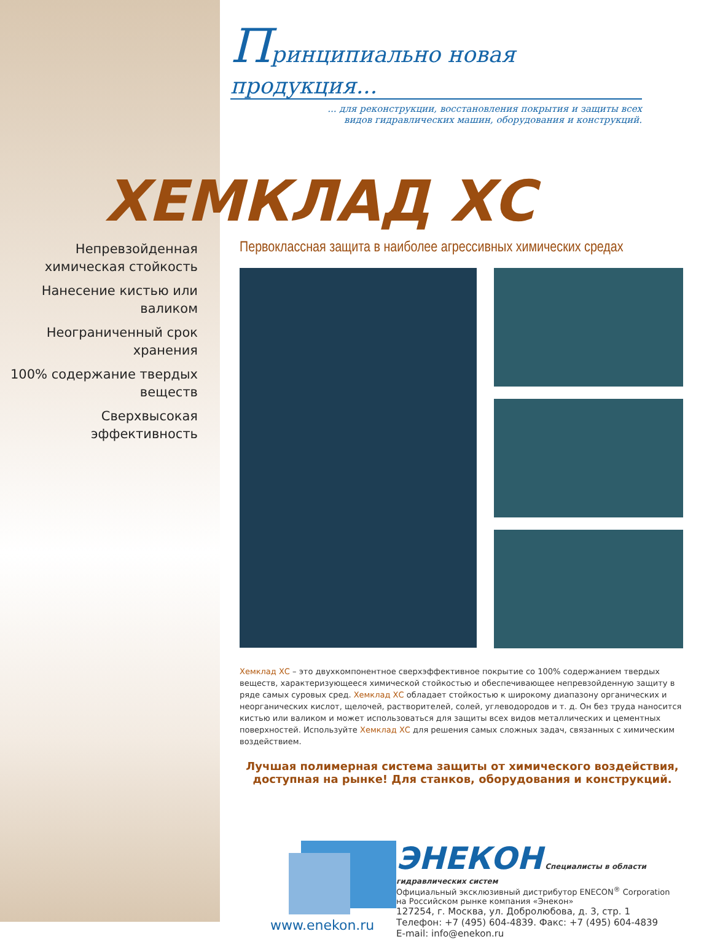Принципиально новая продукция...
... для реконструкции, восстановления покрытия и защиты всех
видов гидравлических машин, оборудования и конструкций.
ХЕМКЛАД ХС
Непревзойденная химическая стойкость
Нанесение кистью или валиком
Неограниченный срок хранения
100% содержание твердых веществ
Сверхвысокая эффективность
Первоклассная защита в наиболее агрессивных химических средах
Хемклад ХС – это двухкомпонентное сверхэффективное покрытие со 100% содержанием твердых веществ, характеризующееся химической стойкостью и обеспечивающее непревзойденную защиту в ряде самых суровых сред. Хемклад ХС обладает стойкостью к широкому диапазону органических и неорганических кислот, щелочей, растворителей, солей, углеводородов и т. д. Он без труда наносится кистью или валиком и может использоваться для защиты всех видов металлических и цементных поверхностей. Используйте Хемклад ХС для решения самых сложных задач, связанных с химическим воздействием.
Лучшая полимерная система защиты от химического воздействия, доступная на рынке! Для станков, оборудования и конструкций.
www.enekon.ru
ЭНЕКОН
Специалисты в области гидравлических систем
Официальный эксклюзивный дистрибутор ENECON<sup>®</sup> Corporation
на Российском рынке компания «Энекон»
127254, г. Москва, ул. Добролюбова, д. 3, стр. 1
Телефон: +7 (495) 604-4839. Факс: +7 (495) 604-4839
E-mail: info@enekon.ru